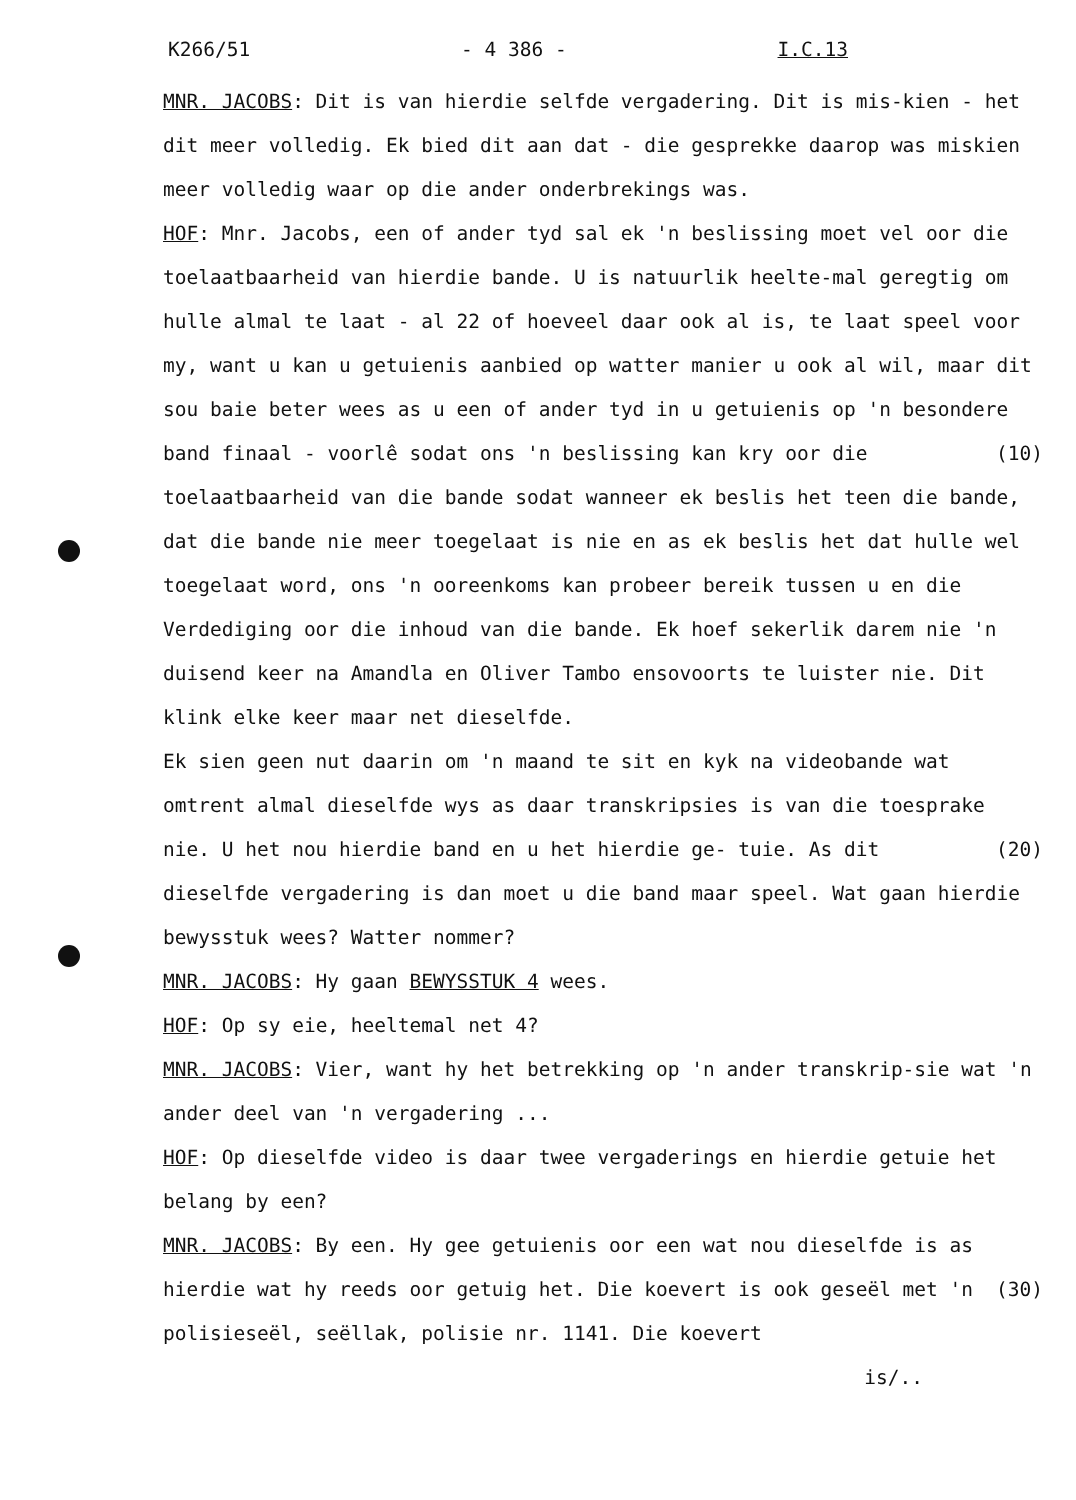K266/51 - 4 386 - I.C.13
MNR. JACOBS: Dit is van hierdie selfde vergadering. Dit is mis-kien - het dit meer volledig. Ek bied dit aan dat - die gesprekke daarop was miskien meer volledig waar op die ander onderbrekings was.
HOF: Mnr. Jacobs, een of ander tyd sal ek 'n beslissing moet vel oor die toelaatbaarheid van hierdie bande. U is natuurlik heelte-mal geregtig om hulle almal te laat - al 22 of hoeveel daar ook al is, te laat speel voor my, want u kan u getuienis aanbied op watter manier u ook al wil, maar dit sou baie beter wees as u een of ander tyd in u getuienis op 'n besondere band finaal - (10) voorlê sodat ons 'n beslissing kan kry oor die toelaatbaarheid van die bande sodat wanneer ek beslis het teen die bande, dat die bande nie meer toegelaat is nie en as ek beslis het dat hulle wel toegelaat word, ons 'n ooreenkoms kan probeer bereik tussen u en die Verdediging oor die inhoud van die bande. Ek hoef sekerlik darem nie 'n duisend keer na Amandla en Oliver Tambo ensovoorts te luister nie. Dit klink elke keer maar net dieselfde.
Ek sien geen nut daarin om 'n maand te sit en kyk na videobande wat omtrent almal dieselfde wys as daar transkripsies is van die toesprake nie. U het nou hierdie band en u het hierdie ge- (20) tuie. As dit dieselfde vergadering is dan moet u die band maar speel. Wat gaan hierdie bewysstuk wees? Watter nommer?
MNR. JACOBS: Hy gaan BEWYSSTUK 4 wees.
HOF: Op sy eie, heeltemal net 4?
MNR. JACOBS: Vier, want hy het betrekking op 'n ander transkrip-sie wat 'n ander deel van 'n vergadering ...
HOF: Op dieselfde video is daar twee vergaderings en hierdie getuie het belang by een?
MNR. JACOBS: By een. Hy gee getuienis oor een wat nou dieselfde is as hierdie wat hy reeds oor getuig het. Die koevert is ook (30) geseël met 'n polisieseël, seëllak, polisie nr. 1141. Die koevert
is/..